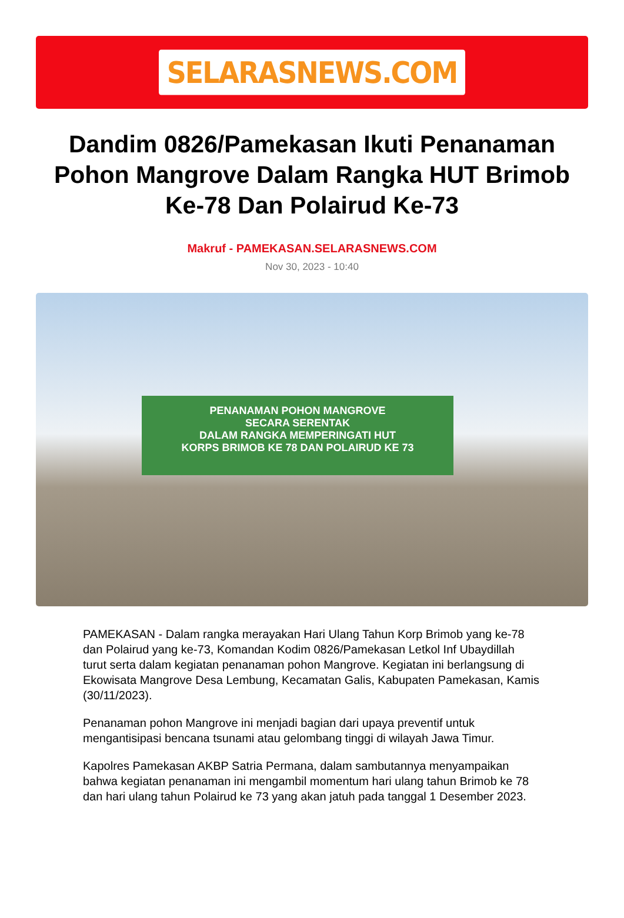SELARASNEWS.COM
Dandim 0826/Pamekasan Ikuti Penanaman Pohon Mangrove Dalam Rangka HUT Brimob Ke-78 Dan Polairud Ke-73
Makruf - PAMEKASAN.SELARASNEWS.COM
Nov 30, 2023 - 10:40
PENANAMAN POHON MANGROVE
SECARA SERENTAK
DALAM RANGKA MEMPERINGATI HUT
KORPS BRIMOB KE 78 DAN POLAIRUD KE 73
PAMEKASAN - Dalam rangka merayakan Hari Ulang Tahun Korp Brimob yang ke-78 dan Polairud yang ke-73, Komandan Kodim 0826/Pamekasan Letkol Inf Ubaydillah turut serta dalam kegiatan penanaman pohon Mangrove. Kegiatan ini berlangsung di Ekowisata Mangrove Desa Lembung, Kecamatan Galis, Kabupaten Pamekasan, Kamis (30/11/2023).
Penanaman pohon Mangrove ini menjadi bagian dari upaya preventif untuk mengantisipasi bencana tsunami atau gelombang tinggi di wilayah Jawa Timur.
Kapolres Pamekasan AKBP Satria Permana, dalam sambutannya menyampaikan bahwa kegiatan penanaman ini mengambil momentum hari ulang tahun Brimob ke 78 dan hari ulang tahun Polairud ke 73 yang akan jatuh pada tanggal 1 Desember 2023.